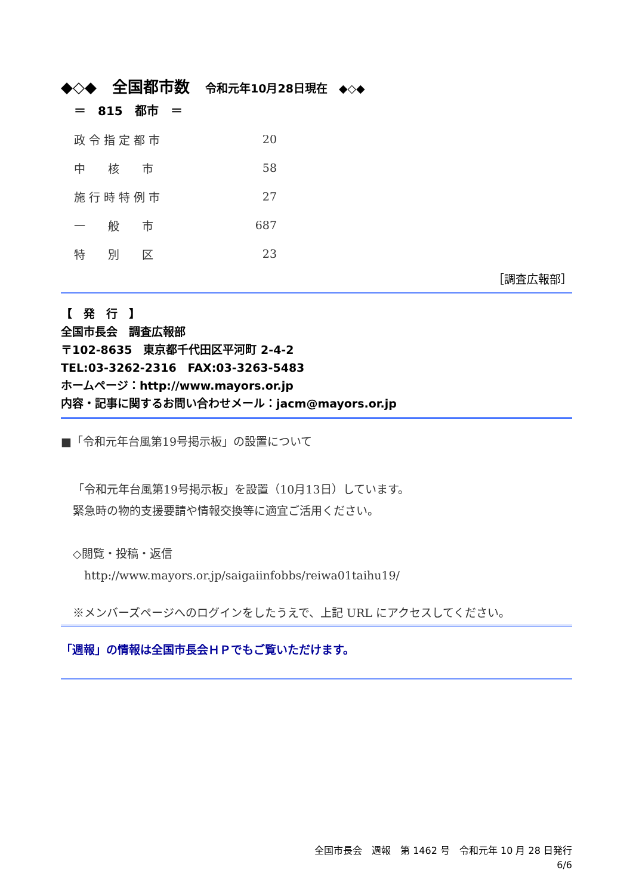◆◇◆　全国都市数　令和元年10月28日現在　◆◇◆
＝　815　都市　＝
| 政 令 指 定 都 市 | 20 |
| 中 核 市 | 58 |
| 施 行 時 特 例 市 | 27 |
| 一 般 市 | 687 |
| 特 別 区 | 23 |
［調査広報部］
【　発　行　】
全国市長会　調査広報部
〒102-8635　東京都千代田区平河町 2-4-2
TEL:03-3262-2316　FAX:03-3263-5483
ホームページ：http://www.mayors.or.jp
内容・記事に関するお問い合わせメール：jacm@mayors.or.jp
■「令和元年台風第19号掲示板」の設置について
「令和元年台風第19号掲示板」を設置（10月13日）しています。
緊急時の物的支援要請や情報交換等に適宜ご活用ください。
◇閲覧・投稿・返信
　http://www.mayors.or.jp/saigaiinfobbs/reiwa01taihu19/
※メンバーズページへのログインをしたうえで、上記 URL にアクセスしてください。
「週報」の情報は全国市長会ＨＰでもご覧いただけます。
全国市長会　週報　第 1462 号　令和元年 10 月 28 日発行
6/6